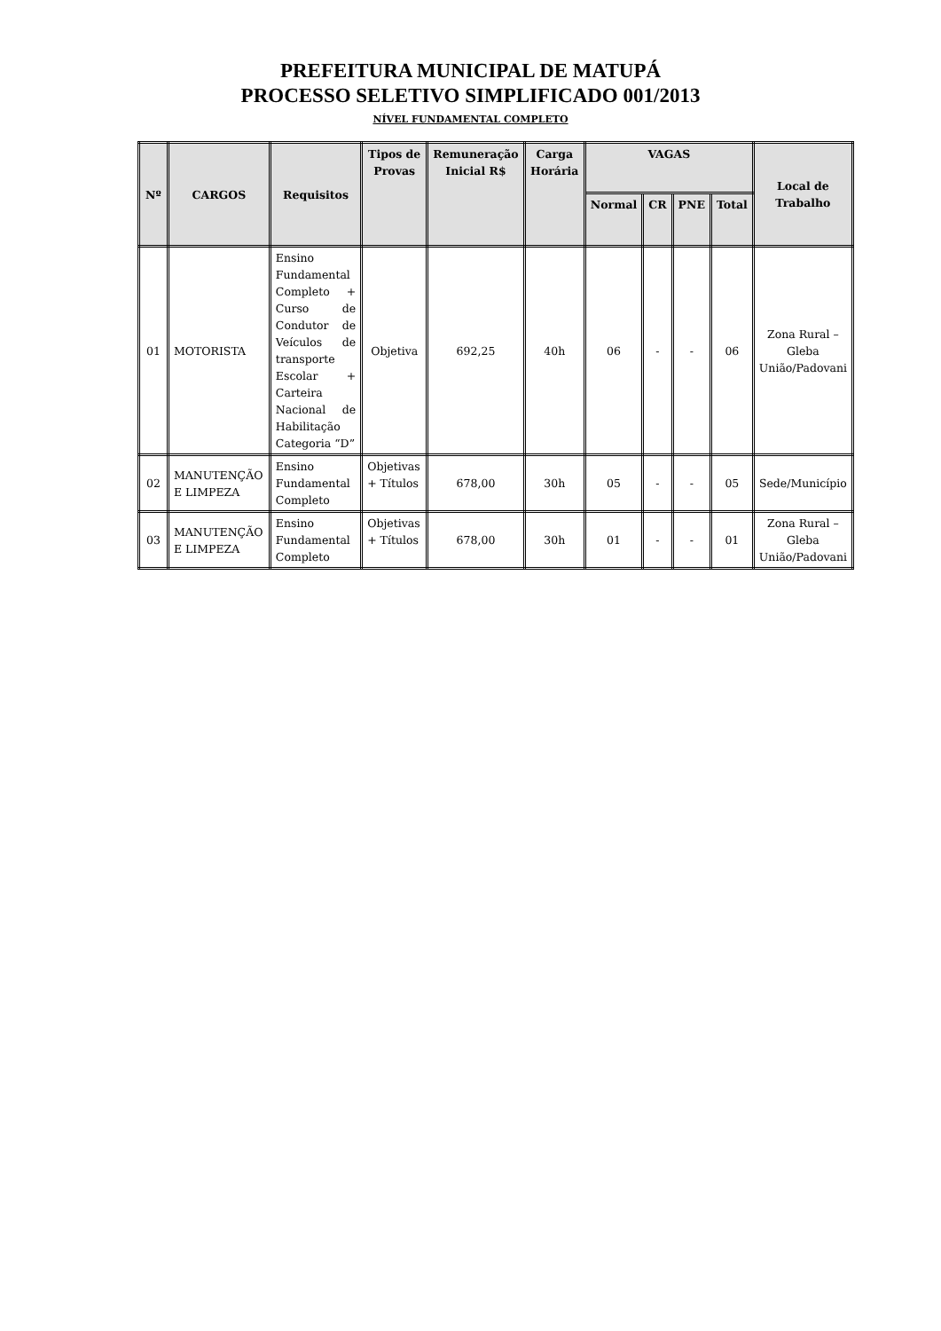PREFEITURA MUNICIPAL DE MATUPÁ
PROCESSO SELETIVO SIMPLIFICADO 001/2013
NÍVEL FUNDAMENTAL COMPLETO
| Nº | CARGOS | Requisitos | Tipos de Provas | Remuneração Inicial R$ | Carga Horária | VAGAS | | | | Local de Trabalho |
| --- | --- | --- | --- | --- | --- | --- | --- | --- | --- | --- |
| | | | | | | Normal | CR | PNE | Total | |
| 01 | MOTORISTA | Ensino Fundamental Completo + Curso de Condutor de Veículos de transporte Escolar + Carteira Nacional de Habilitação Categoria “D” | Objetiva | 692,25 | 40h | 06 | - | - | 06 | Zona Rural – Gleba União/Padovani |
| 02 | MANUTENÇÃO E LIMPEZA | Ensino Fundamental Completo | Objetivas + Títulos | 678,00 | 30h | 05 | - | - | 05 | Sede/Município |
| 03 | MANUTENÇÃO E LIMPEZA | Ensino Fundamental Completo | Objetivas + Títulos | 678,00 | 30h | 01 | - | - | 01 | Zona Rural – Gleba União/Padovani |